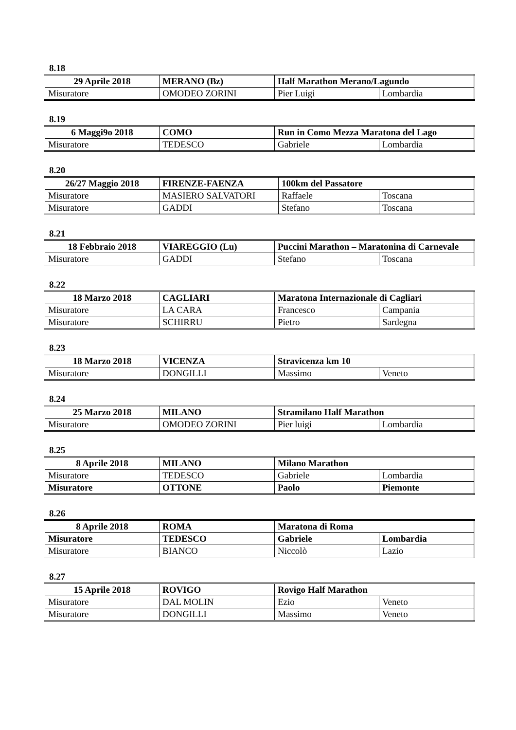8.18
| 29 Aprile 2018 | MERANO (Bz) | Half Marathon Merano/Lagundo | |
| Misuratore | OMODEO ZORINI | Pier Luigi | Lombardia |
8.19
| 6 Maggi9o 2018 | COMO | Run in Como Mezza Maratona del Lago | |
| Misuratore | TEDESCO | Gabriele | Lombardia |
8.20
| 26/27 Maggio 2018 | FIRENZE-FAENZA | 100km del Passatore | |
| Misuratore | MASIERO SALVATORI | Raffaele | Toscana |
| Misuratore | GADDI | Stefano | Toscana |
8.21
| 18 Febbraio 2018 | VIAREGGIO (Lu) | Puccini Marathon – Maratonina di Carnevale | |
| Misuratore | GADDI | Stefano | Toscana |
8.22
| 18 Marzo 2018 | CAGLIARI | Maratona Internazionale di Cagliari | |
| Misuratore | LA CARA | Francesco | Campania |
| Misuratore | SCHIRRU | Pietro | Sardegna |
8.23
| 18 Marzo 2018 | VICENZA | Stravicenza km 10 | |
| Misuratore | DONGILLI | Massimo | Veneto |
8.24
| 25 Marzo 2018 | MILANO | Stramilano Half Marathon | |
| Misuratore | OMODEO ZORINI | Pier luigi | Lombardia |
8.25
| 8 Aprile 2018 | MILANO | Milano Marathon | |
| Misuratore | TEDESCO | Gabriele | Lombardia |
| Misuratore | OTTONE | Paolo | Piemonte |
8.26
| 8 Aprile 2018 | ROMA | Maratona di Roma | |
| Misuratore | TEDESCO | Gabriele | Lombardia |
| Misuratore | BIANCO | Niccolò | Lazio |
8.27
| 15 Aprile 2018 | ROVIGO | Rovigo Half Marathon | |
| Misuratore | DAL MOLIN | Ezio | Veneto |
| Misuratore | DONGILLI | Massimo | Veneto |